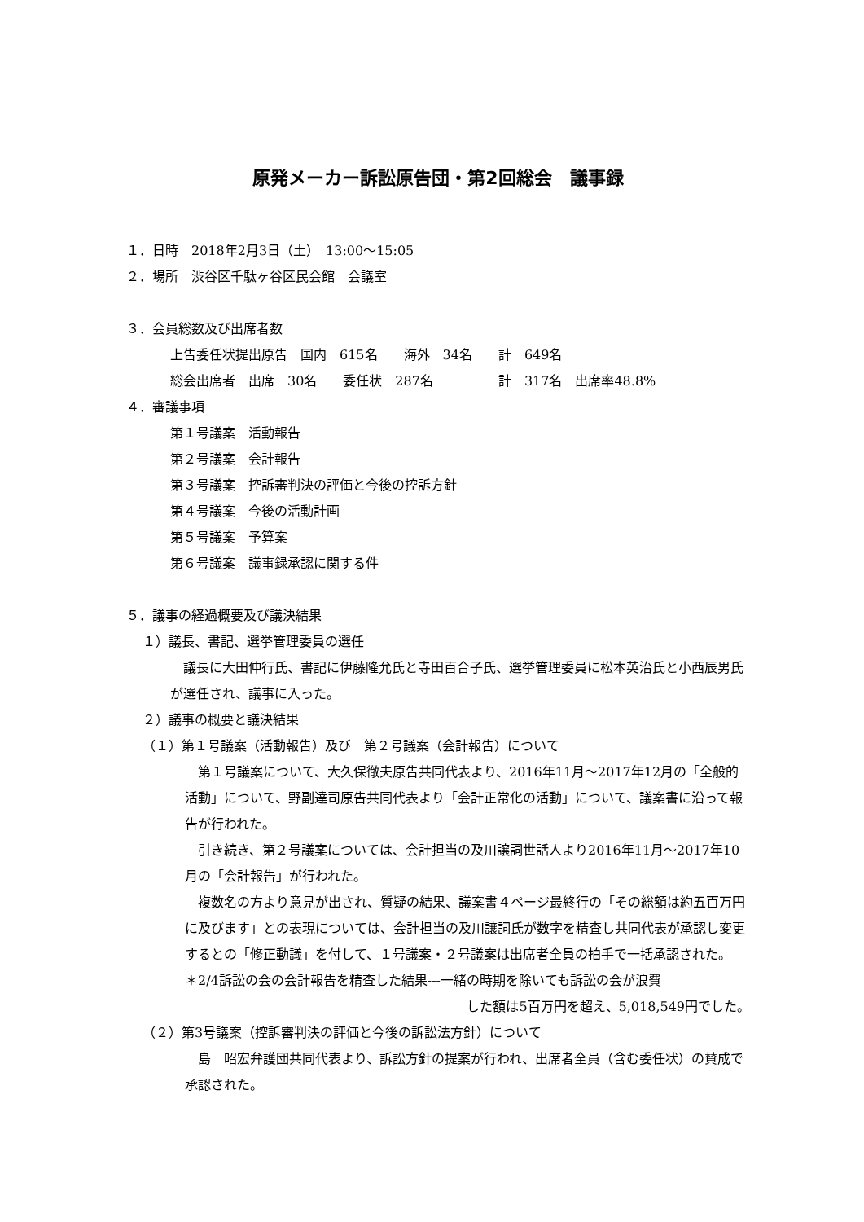原発メーカー訴訟原告団・第2回総会　議事録
１．日時　2018年2月3日（土）　13:00～15:05
２．場所　渋谷区千駄ヶ谷区民会館　会議室
３．会員総数及び出席者数
上告委任状提出原告　国内　615名　　海外　34名　　計　649名
総会出席者　出席　30名　　委任状　287名　　　　　計　317名　出席率48.8%
４．審議事項
第１号議案　活動報告
第２号議案　会計報告
第３号議案　控訴審判決の評価と今後の控訴方針
第４号議案　今後の活動計画
第５号議案　予算案
第６号議案　議事録承認に関する件
５．議事の経過概要及び議決結果
１）議長、書記、選挙管理委員の選任
　議長に大田伸行氏、書記に伊藤隆允氏と寺田百合子氏、選挙管理委員に松本英治氏と小西辰男氏が選任され、議事に入った。
２）議事の概要と議決結果
（１）第１号議案（活動報告）及び　第２号議案（会計報告）について
　第１号議案について、大久保徹夫原告共同代表より、2016年11月～2017年12月の「全般的活動」について、野副達司原告共同代表より「会計正常化の活動」について、議案書に沿って報告が行われた。
　引き続き、第２号議案については、会計担当の及川譲詞世話人より2016年11月～2017年10月の「会計報告」が行われた。
　複数名の方より意見が出され、質疑の結果、議案書４ページ最終行の「その総額は約五百万円に及びます」との表現については、会計担当の及川譲詞氏が数字を精査し共同代表が承認し変更するとの「修正動議」を付して、１号議案・２号議案は出席者全員の拍手で一括承認された。
＊2/4訴訟の会の会計報告を精査した結果---一緒の時期を除いても訴訟の会が浪費
した額は5百万円を超え、5,018,549円でした。
（２）第3号議案（控訴審判決の評価と今後の訴訟法方針）について
　島　昭宏弁護団共同代表より、訴訟方針の提案が行われ、出席者全員（含む委任状）の賛成で承認された。